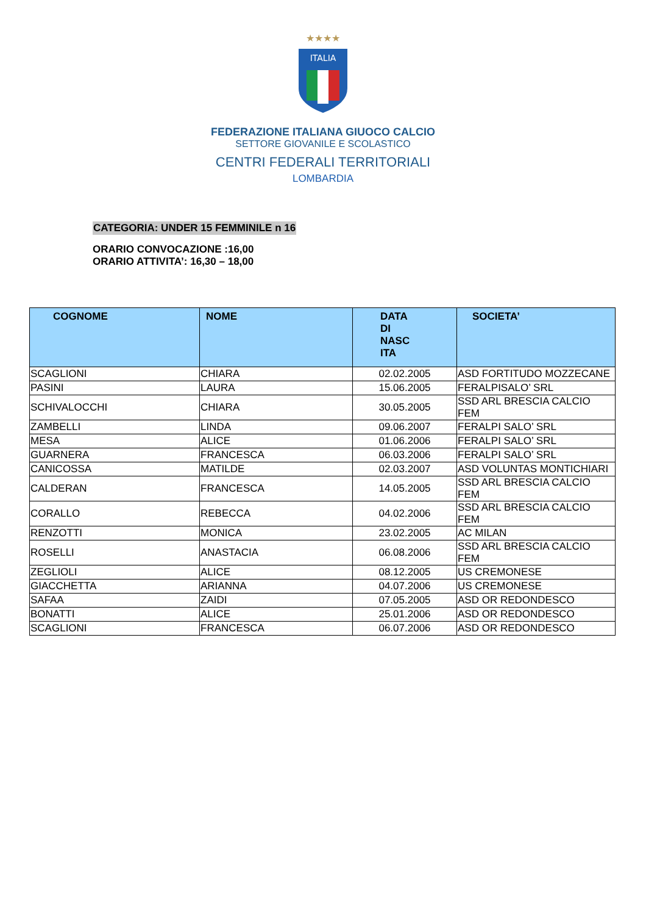★★★★
ITALIA
FEDERAZIONE ITALIANA GIUOCO CALCIO
SETTORE GIOVANILE E SCOLASTICO
CENTRI FEDERALI TERRITORIALI
LOMBARDIA
CATEGORIA: UNDER 15 FEMMINILE n 16
ORARIO CONVOCAZIONE :16,00
ORARIO ATTIVITA’: 16,30 – 18,00
| COGNOME | NOME | DATA DI NASC ITA | SOCIETA’ |
| --- | --- | --- | --- |
| SCAGLIONI | CHIARA | 02.02.2005 | ASD FORTITUDO MOZZECANE |
| PASINI | LAURA | 15.06.2005 | FERALPISALO’ SRL |
| SCHIVALOCCHI | CHIARA | 30.05.2005 | SSD ARL BRESCIA CALCIO FEM |
| ZAMBELLI | LINDA | 09.06.2007 | FERALPI SALO’ SRL |
| MESA | ALICE | 01.06.2006 | FERALPI SALO’ SRL |
| GUARNERA | FRANCESCA | 06.03.2006 | FERALPI SALO’ SRL |
| CANICOSSA | MATILDE | 02.03.2007 | ASD VOLUNTAS MONTICHIARI |
| CALDERAN | FRANCESCA | 14.05.2005 | SSD ARL BRESCIA CALCIO FEM |
| CORALLO | REBECCA | 04.02.2006 | SSD ARL BRESCIA CALCIO FEM |
| RENZOTTI | MONICA | 23.02.2005 | AC MILAN |
| ROSELLI | ANASTACIA | 06.08.2006 | SSD ARL BRESCIA CALCIO FEM |
| ZEGLIOLI | ALICE | 08.12.2005 | US CREMONESE |
| GIACCHETTA | ARIANNA | 04.07.2006 | US CREMONESE |
| SAFAA | ZAIDI | 07.05.2005 | ASD OR REDONDESCO |
| BONATTI | ALICE | 25.01.2006 | ASD OR REDONDESCO |
| SCAGLIONI | FRANCESCA | 06.07.2006 | ASD OR REDONDESCO |